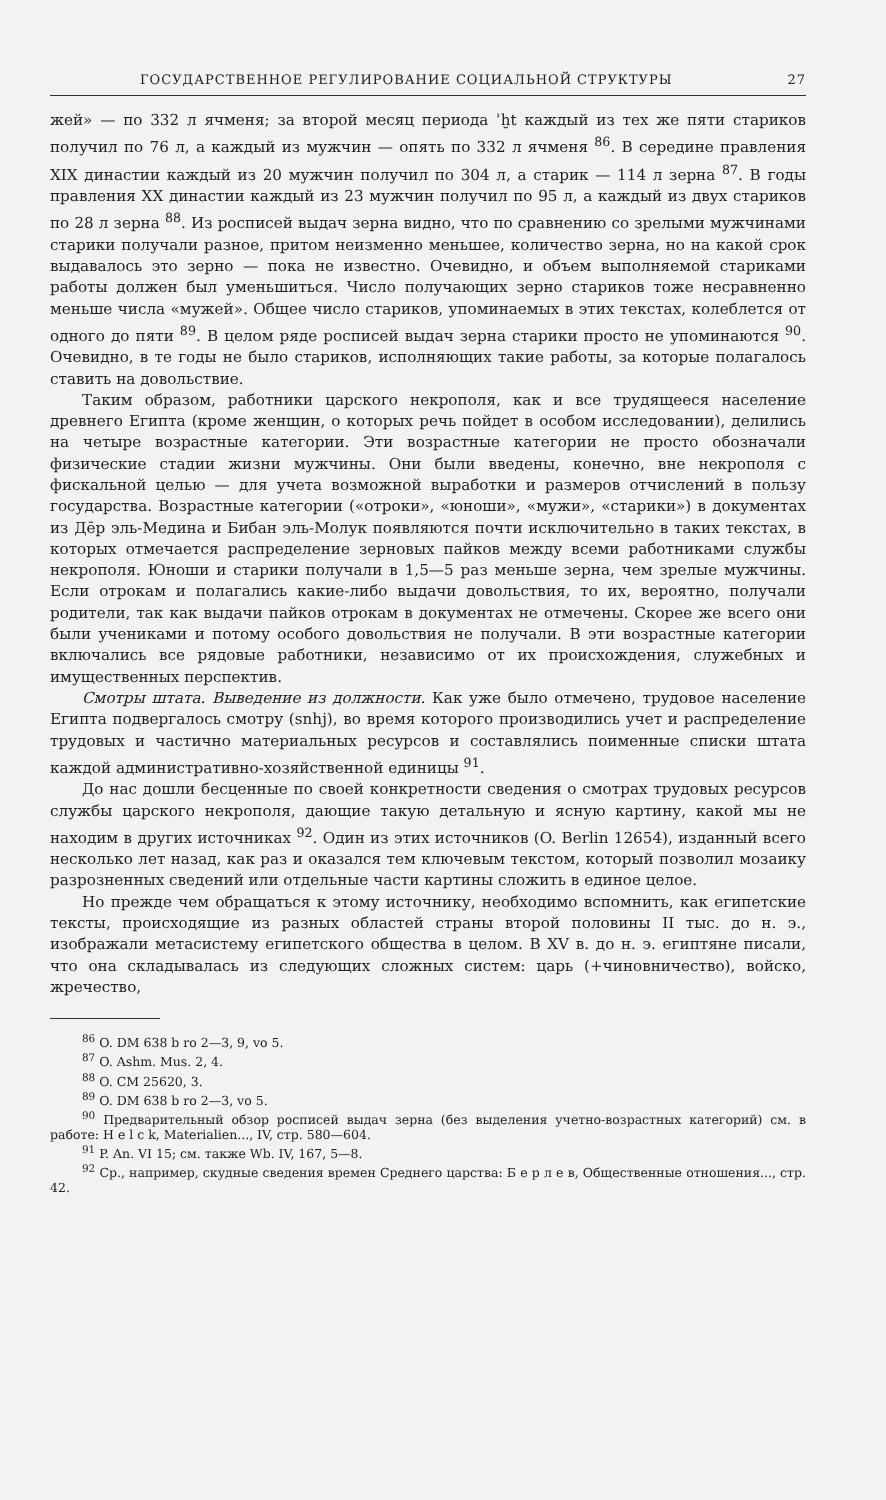ГОСУДАРСТВЕННОЕ РЕГУЛИРОВАНИЕ СОЦИАЛЬНОЙ СТРУКТУРЫ 27
жей» — по 332 л ячменя; за второй месяц периода ʾḫt каждый из тех же пяти стариков получил по 76 л, а каждый из мужчин — опять по 332 л ячменя <sup>86</sup>. В середине правления XIX династии каждый из 20 мужчин получил по 304 л, а старик — 114 л зерна <sup>87</sup>. В годы правления XX династии каждый из 23 мужчин получил по 95 л, а каждый из двух стариков по 28 л зерна <sup>88</sup>. Из росписей выдач зерна видно, что по сравнению со зрелыми мужчинами старики получали разное, притом неизменно меньшее, количество зерна, но на какой срок выдавалось это зерно — пока не известно. Очевидно, и объем выполняемой стариками работы должен был уменьшиться. Число получающих зерно стариков тоже несравненно меньше числа «мужей». Общее число стариков, упоминаемых в этих текстах, колеблется от одного до пяти <sup>89</sup>. В целом ряде росписей выдач зерна старики просто не упоминаются <sup>90</sup>. Очевидно, в те годы не было стариков, исполняющих такие работы, за которые полагалось ставить на довольствие.
Таким образом, работники царского некрополя, как и все трудящееся население древнего Египта (кроме женщин, о которых речь пойдет в особом исследовании), делились на четыре возрастные категории. Эти возрастные категории не просто обозначали физические стадии жизни мужчины. Они были введены, конечно, вне некрополя с фискальной целью — для учета возможной выработки и размеров отчислений в пользу государства. Возрастные категории («отроки», «юноши», «мужи», «старики») в документах из Дēр эль-Медина и Бибан эль-Молук появляются почти исключительно в таких текстах, в которых отмечается распределение зерновых пайков между всеми работниками службы некрополя. Юноши и старики получали в 1,5—5 раз меньше зерна, чем зрелые мужчины. Если отрокам и полагались какие-либо выдачи довольствия, то их, вероятно, получали родители, так как выдачи пайков отрокам в документах не отмечены. Скорее же всего они были учениками и потому особого довольствия не получали. В эти возрастные категории включались все рядовые работники, независимо от их происхождения, служебных и имущественных перспектив.
Смотры штата. Выведение из должности. Как уже было отмечено, трудовое население Египта подвергалось смотру (snhj), во время которого производились учет и распределение трудовых и частично материальных ресурсов и составлялись поименные списки штата каждой административно-хозяйственной единицы <sup>91</sup>.
До нас дошли бесценные по своей конкретности сведения о смотрах трудовых ресурсов службы царского некрополя, дающие такую детальную и ясную картину, какой мы не находим в других источниках <sup>92</sup>. Один из этих источников (O. Berlin 12654), изданный всего несколько лет назад, как раз и оказался тем ключевым текстом, который позволил мозаику разрозненных сведений или отдельные части картины сложить в единое целое.
Но прежде чем обращаться к этому источнику, необходимо вспомнить, как египетские тексты, происходящие из разных областей страны второй половины II тыс. до н. э., изображали метасистему египетского общества в целом. В XV в. до н. э. египтяне писали, что она складывалась из следующих сложных систем: царь (+чиновничество), войско, жречество,
<sup>86</sup> O. DM 638 b ro 2—3, 9, vo 5.
<sup>87</sup> O. Ashm. Mus. 2, 4.
<sup>88</sup> O. CM 25620, 3.
<sup>89</sup> O. DM 638 b ro 2—3, vo 5.
<sup>90</sup> Предварительный обзор росписей выдач зерна (без выделения учетно-возрастных категорий) см. в работе: H e l c k, Materialien..., IV, стр. 580—604.
<sup>91</sup> P. An. VI 15; см. также Wb. IV, 167, 5—8.
<sup>92</sup> Ср., например, скудные сведения времен Среднего царства: Б е р л е в, Общественные отношения..., стр. 42.